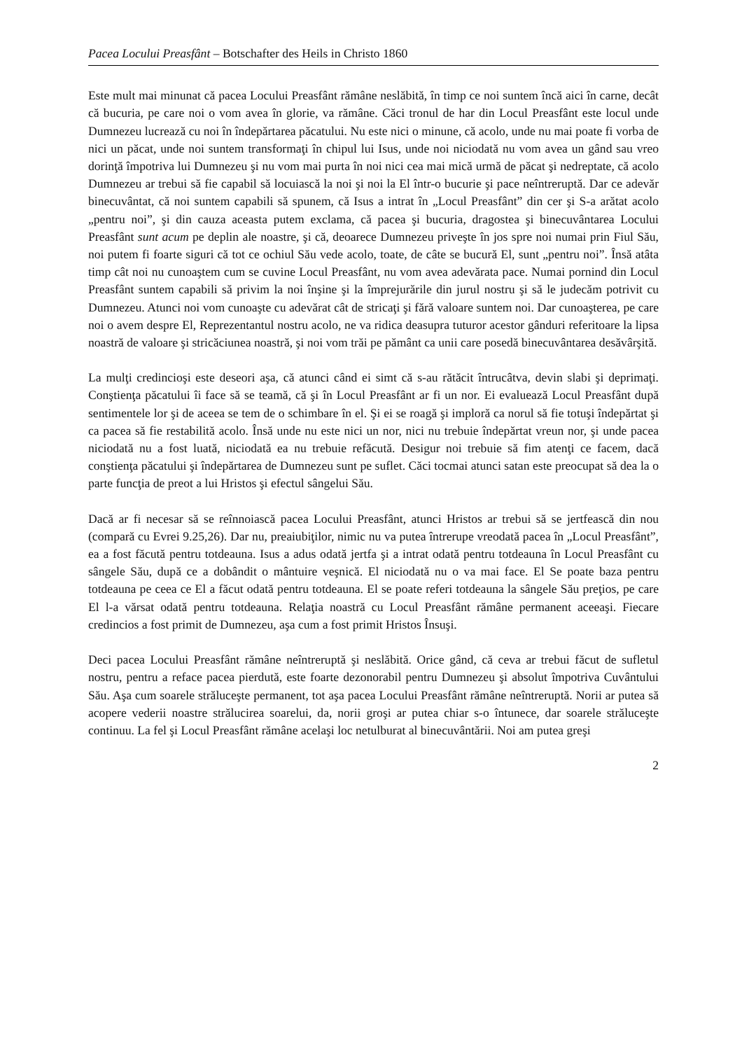Pacea Locului Preasfânt – Botschafter des Heils in Christo 1860
Este mult mai minunat că pacea Locului Preasfânt rămâne neslăbită, în timp ce noi suntem încă aici în carne, decât că bucuria, pe care noi o vom avea în glorie, va rămâne. Căci tronul de har din Locul Preasfânt este locul unde Dumnezeu lucrează cu noi în îndepărtarea păcatului. Nu este nici o minune, că acolo, unde nu mai poate fi vorba de nici un păcat, unde noi suntem transformaţi în chipul lui Isus, unde noi niciodată nu vom avea un gând sau vreo dorinţă împotriva lui Dumnezeu şi nu vom mai purta în noi nici cea mai mică urmă de păcat şi nedreptate, că acolo Dumnezeu ar trebui să fie capabil să locuiască la noi şi noi la El într-o bucurie şi pace neîntreruptă. Dar ce adevăr binecuvântat, că noi suntem capabili să spunem, că Isus a intrat în „Locul Preasfânt” din cer şi S-a arătat acolo „pentru noi”, şi din cauza aceasta putem exclama, că pacea şi bucuria, dragostea şi binecuvântarea Locului Preasfânt sunt acum pe deplin ale noastre, şi că, deoarece Dumnezeu priveşte în jos spre noi numai prin Fiul Său, noi putem fi foarte siguri că tot ce ochiul Său vede acolo, toate, de câte se bucură El, sunt „pentru noi”. Însă atâta timp cât noi nu cunoaştem cum se cuvine Locul Preasfânt, nu vom avea adevărata pace. Numai pornind din Locul Preasfânt suntem capabili să privim la noi înşine şi la împrejurările din jurul nostru şi să le judecăm potrivit cu Dumnezeu. Atunci noi vom cunoaşte cu adevărat cât de stricaţi şi fără valoare suntem noi. Dar cunoaşterea, pe care noi o avem despre El, Reprezentantul nostru acolo, ne va ridica deasupra tuturor acestor gânduri referitoare la lipsa noastră de valoare şi stricăciunea noastră, şi noi vom trăi pe pământ ca unii care posedă binecuvântarea desăvârşită.
La mulţi credincioşi este deseori aşa, că atunci când ei simt că s-au rătăcit întrucâtva, devin slabi şi deprimaţi. Conştienţa păcatului îi face să se teamă, că şi în Locul Preasfânt ar fi un nor. Ei evaluează Locul Preasfânt după sentimentele lor şi de aceea se tem de o schimbare în el. Şi ei se roagă şi imploră ca norul să fie totuşi îndepărtat şi ca pacea să fie restabilită acolo. Însă unde nu este nici un nor, nici nu trebuie îndepărtat vreun nor, şi unde pacea niciodată nu a fost luată, niciodată ea nu trebuie refăcută. Desigur noi trebuie să fim atenţi ce facem, dacă conştienţa păcatului şi îndepărtarea de Dumnezeu sunt pe suflet. Căci tocmai atunci satan este preocupat să dea la o parte funcţia de preot a lui Hristos şi efectul sângelui Său.
Dacă ar fi necesar să se reînnoiască pacea Locului Preasfânt, atunci Hristos ar trebui să se jertfească din nou (compară cu Evrei 9.25,26). Dar nu, preaiubiţilor, nimic nu va putea întrerupe vreodată pacea în „Locul Preasfânt”, ea a fost făcută pentru totdeauna. Isus a adus odată jertfa şi a intrat odată pentru totdeauna în Locul Preasfânt cu sângele Său, după ce a dobândit o mântuire veşnică. El niciodată nu o va mai face. El Se poate baza pentru totdeauna pe ceea ce El a făcut odată pentru totdeauna. El se poate referi totdeauna la sângele Său preţios, pe care El l-a vărsat odată pentru totdeauna. Relaţia noastră cu Locul Preasfânt rămâne permanent aceeaşi. Fiecare credincios a fost primit de Dumnezeu, aşa cum a fost primit Hristos Însuşi.
Deci pacea Locului Preasfânt rămâne neîntreruptă şi neslăbită. Orice gând, că ceva ar trebui făcut de sufletul nostru, pentru a reface pacea pierdută, este foarte dezonorabil pentru Dumnezeu şi absolut împotriva Cuvântului Său. Aşa cum soarele străluceşte permanent, tot aşa pacea Locului Preasfânt rămâne neîntreruptă. Norii ar putea să acopere vederii noastre strălucirea soarelui, da, norii groşi ar putea chiar s-o întunece, dar soarele străluceşte continuu. La fel şi Locul Preasfânt rămâne acelaşi loc netulburat al binecuvântării. Noi am putea greşi
2